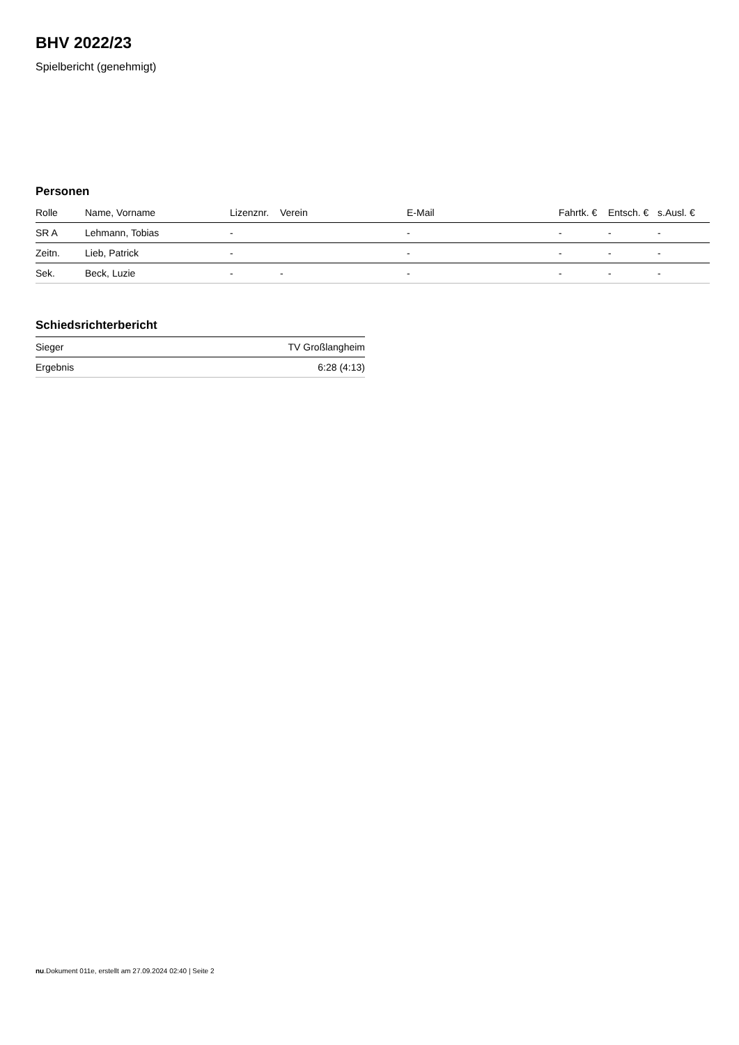BHV 2022/23
Spielbericht (genehmigt)
Personen
| Rolle | Name, Vorname | Lizenznr. | Verein | E-Mail | Fahrtk. € | Entsch. € | s.Ausl. € |
| --- | --- | --- | --- | --- | --- | --- | --- |
| SR A | Lehmann, Tobias | - | | - | - | - | - |
| Zeitn. | Lieb, Patrick | - | | - | - | - | - |
| Sek. | Beck, Luzie | - | - | - | - | - | - |
Schiedsrichterbericht
| Sieger | TV Großlangheim |
| Ergebnis | 6:28 (4:13) |
nu.Dokument 011e, erstellt am 27.09.2024 02:40 | Seite 2